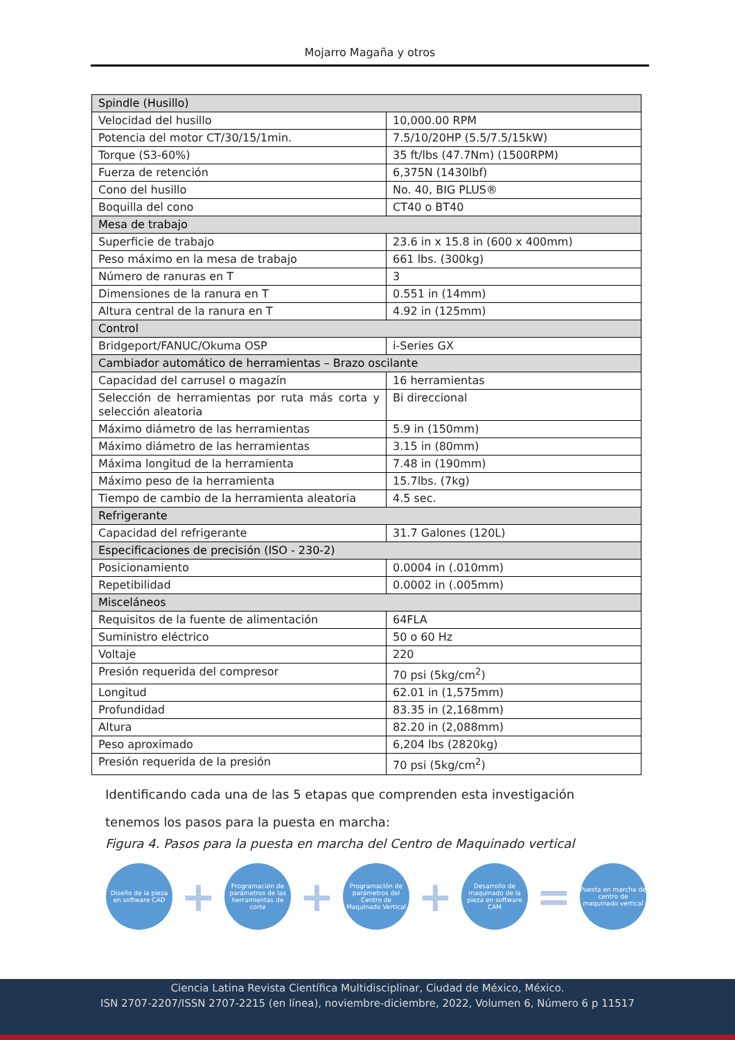Mojarro Magaña y otros
| Spindle (Husillo) | |
| --- | --- |
| Velocidad del husillo | 10,000.00 RPM |
| Potencia del motor CT/30/15/1min. | 7.5/10/20HP (5.5/7.5/15kW) |
| Torque (S3-60%) | 35 ft/lbs (47.7Nm) (1500RPM) |
| Fuerza de retención | 6,375N (1430lbf) |
| Cono del husillo | No. 40, BIG PLUS® |
| Boquilla del cono | CT40 o BT40 |
| Mesa de trabajo | |
| Superficie de trabajo | 23.6 in x 15.8 in (600 x 400mm) |
| Peso máximo en la mesa de trabajo | 661 lbs. (300kg) |
| Número de ranuras en T | 3 |
| Dimensiones de la ranura en T | 0.551 in (14mm) |
| Altura central de la ranura en T | 4.92 in (125mm) |
| Control | |
| Bridgeport/FANUC/Okuma OSP | i-Series GX |
| Cambiador automático de herramientas – Brazo oscilante | |
| Capacidad del carrusel o magazín | 16 herramientas |
| Selección de herramientas por ruta más corta y selección aleatoria | Bi direccional |
| Máximo diámetro de las herramientas | 5.9 in (150mm) |
| Máximo diámetro de las herramientas | 3.15 in (80mm) |
| Máxima longitud de la herramienta | 7.48 in (190mm) |
| Máximo peso de la herramienta | 15.7lbs. (7kg) |
| Tiempo de cambio de la herramienta aleatoria | 4.5 sec. |
| Refrigerante | |
| Capacidad del refrigerante | 31.7 Galones (120L) |
| Especificaciones de precisión (ISO - 230-2) | |
| Posicionamiento | 0.0004 in (.010mm) |
| Repetibilidad | 0.0002 in (.005mm) |
| Misceláneos | |
| Requisitos de la fuente de alimentación | 64FLA |
| Suministro eléctrico | 50 o 60 Hz |
| Voltaje | 220 |
| Presión requerida del compresor | 70 psi (5kg/cm<sup>2</sup>) |
| Longitud | 62.01 in (1,575mm) |
| Profundidad | 83.35 in (2,168mm) |
| Altura | 82.20 in (2,088mm) |
| Peso aproximado | 6,204 lbs (2820kg) |
| Presión requerida de la presión | 70 psi (5kg/cm<sup>2</sup>) |
Identificando cada una de las 5 etapas que comprenden esta investigación tenemos los pasos para la puesta en marcha:
Figura 4. Pasos para la puesta en marcha del Centro de Maquinado vertical
Diseño de la pieza en software CAD
+
Programación de parámetros de las herramientas de corte
+
Programación de parámetros del Centro de Maquinado Vertical
+
Desarrollo de maquinado de la pieza en software CAM
=
Puesta en marcha de centro de maquinado vertical
Ciencia Latina Revista Científica Multidisciplinar, Ciudad de México, México.
ISN 2707-2207/ISSN 2707-2215 (en línea), noviembre-diciembre, 2022, Volumen 6, Número 6 p 11517